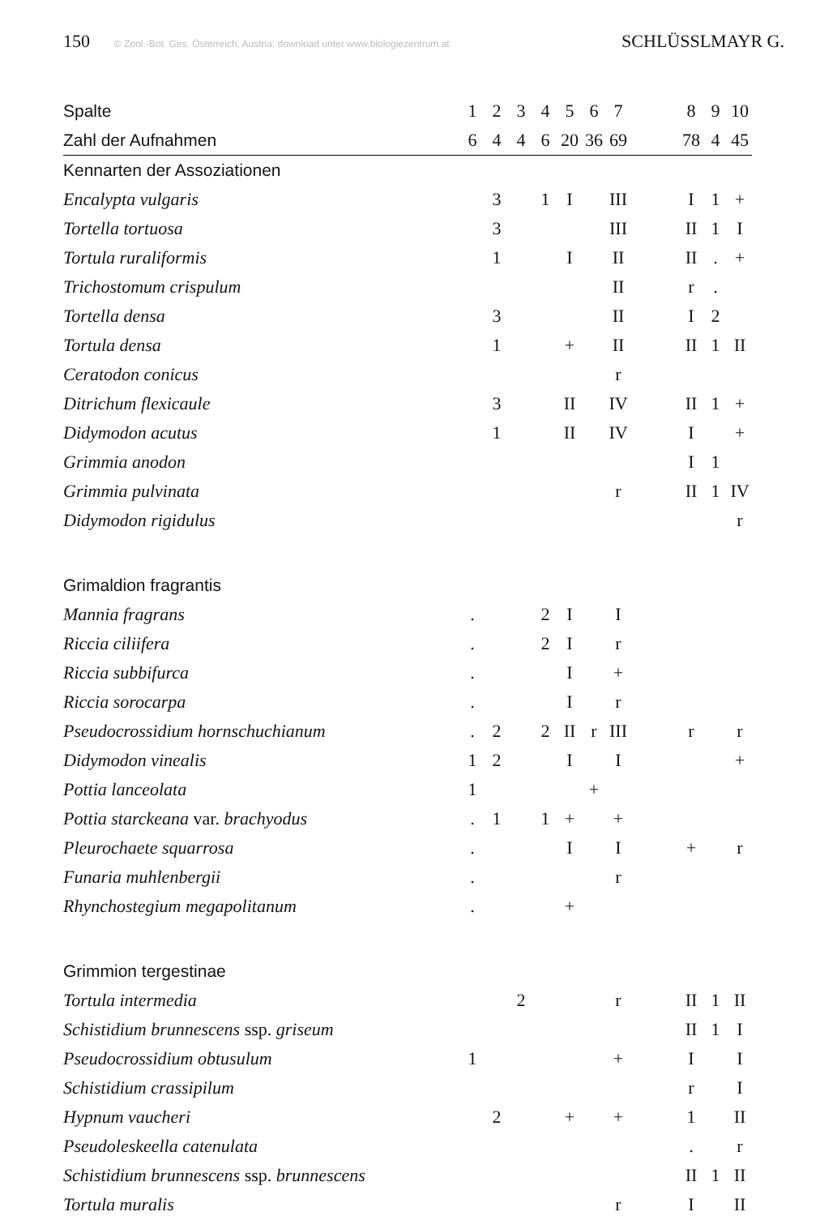150 © Zool.-Bot. Ges. Österreich, Austria; download unter www.biologiezentrum.at SCHLÜSSLMAYR G.
| Spalte | 1 | 2 | 3 | 4 | 5 | 6 | 7 | | 8 | 9 | 10 |
| Zahl der Aufnahmen | 6 | 4 | 4 | 6 | 20 | 36 | 69 | | 78 | 4 | 45 |
| Kennarten der Assoziationen | | | | | | | | | | | |
| Encalypta vulgaris | | 3 | | 1 | I | | III | | I | 1 | + |
| Tortella tortuosa | | 3 | | | | | III | | II | 1 | I |
| Tortula ruraliformis | | 1 | | | I | | II | | II | . | + |
| Trichostomum crispulum | | | | | | | II | | r | . | |
| Tortella densa | | 3 | | | | | II | | I | 2 | |
| Tortula densa | | 1 | | | + | | II | | II | 1 | II |
| Ceratodon conicus | | | | | | | r | | | | |
| Ditrichum flexicaule | | 3 | | | II | | IV | | II | 1 | + |
| Didymodon acutus | | 1 | | | II | | IV | | I | | + |
| Grimmia anodon | | | | | | | | | I | 1 | |
| Grimmia pulvinata | | | | | | | r | | II | 1 | IV |
| Didymodon rigidulus | | | | | | | | | | | r |
| Grimaldion fragrantis | | | | | | | | | | | |
| Mannia fragrans | . | | | 2 | I | | I | | | | |
| Riccia ciliifera | . | | | 2 | I | | r | | | | |
| Riccia subbifurca | . | | | | I | | + | | | | |
| Riccia sorocarpa | . | | | | I | | r | | | | |
| Pseudocrossidium hornschuchianum | . | 2 | | 2 | II | r | III | | r | | r |
| Didymodon vinealis | 1 | 2 | | | I | | I | | | | + |
| Pottia lanceolata | 1 | | | | | + | | | | | |
| Pottia starckeana var. brachyodus | . | 1 | | 1 | + | | + | | | | |
| Pleurochaete squarrosa | . | | | | I | | I | | + | | r |
| Funaria muhlenbergii | . | | | | | | r | | | | |
| Rhynchostegium megapolitanum | . | | | | + | | | | | | |
| Grimmion tergestinae | | | | | | | | | | | |
| Tortula intermedia | | | 2 | | | | r | | II | 1 | II |
| Schistidium brunnescens ssp. griseum | | | | | | | | | II | 1 | I |
| Pseudocrossidium obtusulum | 1 | | | | | | + | | I | | I |
| Schistidium crassipilum | | | | | | | | | r | | I |
| Hypnum vaucheri | | 2 | | | + | | + | | 1 | | II |
| Pseudoleskeella catenulata | | | | | | | | | . | | r |
| Schistidium brunnescens ssp. brunnescens | | | | | | | | | II | 1 | II |
| Tortula muralis | | | | | | | r | | I | | II |